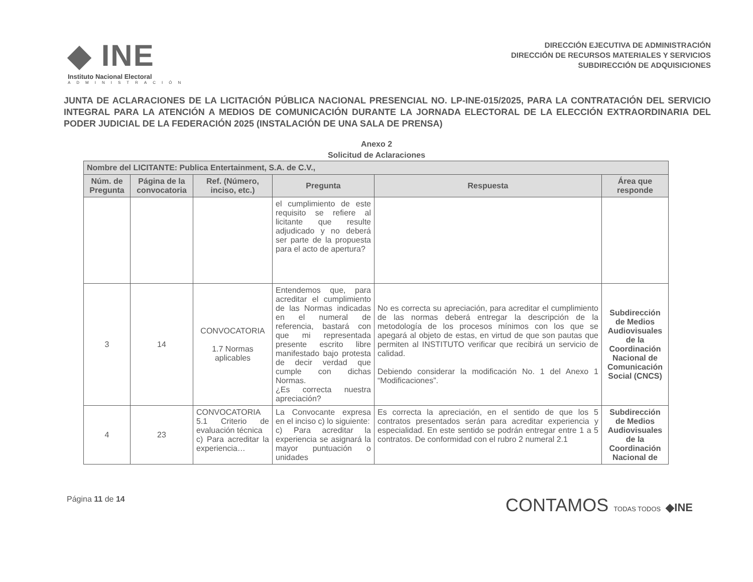◆ INE
Instituto Nacional Electoral
ADMINISTRACIÓN
DIRECCIÓN EJECUTIVA DE ADMINISTRACIÓN
DIRECCIÓN DE RECURSOS MATERIALES Y SERVICIOS
SUBDIRECCIÓN DE ADQUISICIONES
JUNTA DE ACLARACIONES DE LA LICITACIÓN PÚBLICA NACIONAL PRESENCIAL NO. LP-INE-015/2025, PARA LA CONTRATACIÓN DEL SERVICIO INTEGRAL PARA LA ATENCIÓN A MEDIOS DE COMUNICACIÓN DURANTE LA JORNADA ELECTORAL DE LA ELECCIÓN EXTRAORDINARIA DEL PODER JUDICIAL DE LA FEDERACIÓN 2025 (INSTALACIÓN DE UNA SALA DE PRENSA)
Anexo 2
Solicitud de Aclaraciones
| Nombre del LICITANTE: Publica Entertainment, S.A. de C.V., | | | | | |
| --- | --- | --- | --- | --- | --- |
| Núm. de Pregunta | Página de la convocatoria | Ref. (Número, inciso, etc.) | Pregunta | Respuesta | Área que responde |
| | | | el cumplimiento de este requisito se refiere al licitante que resulte adjudicado y no deberá ser parte de la propuesta para el acto de apertura? | | |
| 3 | 14 | CONVOCATORIA 1.7 Normas aplicables | Entendemos que, para acreditar el cumplimiento de las Normas indicadas en el numeral de referencia, bastará con que mi representada presente escrito libre manifestado bajo protesta de decir verdad que cumple con dichas Normas. ¿Es correcta nuestra apreciación? | No es correcta su apreciación, para acreditar el cumplimiento de las normas deberá entregar la descripción de la metodología de los procesos mínimos con los que se apegará al objeto de estas, en virtud de que son pautas que permiten al INSTITUTO verificar que recibirá un servicio de calidad. Debiendo considerar la modificación No. 1 del Anexo 1 “Modificaciones”. | Subdirección de Medios Audiovisuales de la Coordinación Nacional de Comunicación Social (CNCS) |
| 4 | 23 | CONVOCATORIA 5.1 Criterio de evaluación técnica c) Para acreditar la experiencia… | La Convocante expresa en el inciso c) lo siguiente: c) Para acreditar la experiencia se asignará la mayor puntuación o unidades | Es correcta la apreciación, en el sentido de que los 5 contratos presentados serán para acreditar experiencia y especialidad. En este sentido se podrán entregar entre 1 a 5 contratos. De conformidad con el rubro 2 numeral 2.1 | Subdirección de Medios Audiovisuales de la Coordinación Nacional de |
Página 11 de 14
CONTAMOS TODAS TODOS ◆INE